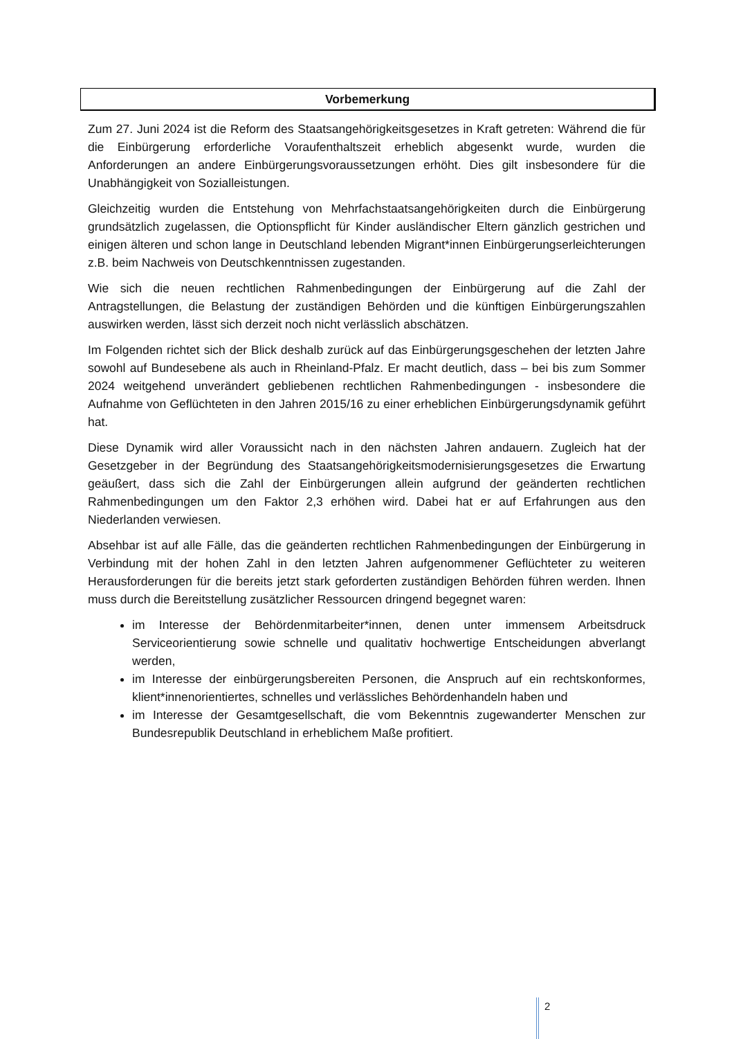Vorbemerkung
Zum 27. Juni 2024 ist die Reform des Staatsangehörigkeitsgesetzes in Kraft getreten: Während die für die Einbürgerung erforderliche Voraufenthaltszeit erheblich abgesenkt wurde, wurden die Anforderungen an andere Einbürgerungsvoraussetzungen erhöht. Dies gilt insbesondere für die Unabhängigkeit von Sozialleistungen.
Gleichzeitig wurden die Entstehung von Mehrfachstaatsangehörigkeiten durch die Einbürgerung grundsätzlich zugelassen, die Optionspflicht für Kinder ausländischer Eltern gänzlich gestrichen und einigen älteren und schon lange in Deutschland lebenden Migrant*innen Einbürgerungserleichterungen z.B. beim Nachweis von Deutschkenntnissen zugestanden.
Wie sich die neuen rechtlichen Rahmenbedingungen der Einbürgerung auf die Zahl der Antragstellungen, die Belastung der zuständigen Behörden und die künftigen Einbürgerungszahlen auswirken werden, lässt sich derzeit noch nicht verlässlich abschätzen.
Im Folgenden richtet sich der Blick deshalb zurück auf das Einbürgerungsgeschehen der letzten Jahre sowohl auf Bundesebene als auch in Rheinland-Pfalz. Er macht deutlich, dass – bei bis zum Sommer 2024 weitgehend unverändert gebliebenen rechtlichen Rahmenbedingungen - insbesondere die Aufnahme von Geflüchteten in den Jahren 2015/16 zu einer erheblichen Einbürgerungsdynamik geführt hat.
Diese Dynamik wird aller Voraussicht nach in den nächsten Jahren andauern. Zugleich hat der Gesetzgeber in der Begründung des Staatsangehörigkeitsmodernisierungsgesetzes die Erwartung geäußert, dass sich die Zahl der Einbürgerungen allein aufgrund der geänderten rechtlichen Rahmenbedingungen um den Faktor 2,3 erhöhen wird. Dabei hat er auf Erfahrungen aus den Niederlanden verwiesen.
Absehbar ist auf alle Fälle, das die geänderten rechtlichen Rahmenbedingungen der Einbürgerung in Verbindung mit der hohen Zahl in den letzten Jahren aufgenommener Geflüchteter zu weiteren Herausforderungen für die bereits jetzt stark geforderten zuständigen Behörden führen werden. Ihnen muss durch die Bereitstellung zusätzlicher Ressourcen dringend begegnet waren:
im Interesse der Behördenmitarbeiter*innen, denen unter immensem Arbeitsdruck Serviceorientierung sowie schnelle und qualitativ hochwertige Entscheidungen abverlangt werden,
im Interesse der einbürgerungsbereiten Personen, die Anspruch auf ein rechtskonformes, klient*innenorientiertes, schnelles und verlässliches Behördenhandeln haben und
im Interesse der Gesamtgesellschaft, die vom Bekenntnis zugewanderter Menschen zur Bundesrepublik Deutschland in erheblichem Maße profitiert.
2